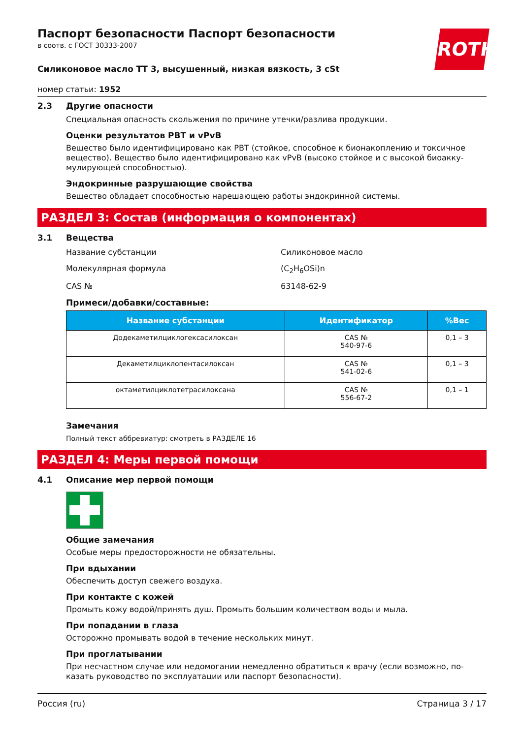ROTH
Паспорт безопасности Паспорт безопасности
в соотв. с ГОСТ 30333-2007
Силиконовое масло ТТ 3, высушенный, низкая вязкость, 3 cSt
номер статьи: 1952
2.3 Другие опасности
Специальная опасность скольжения по причине утечки/разлива продукции.
Оценки результатов PBT и vPvB
Вещество было идентифицировано как PBT (стойкое, способное к бионакоплению и токсичное вещество). Вещество было идентифицировано как vPvB (высоко стойкое и с высокой биоакку­мулирующей способностью).
Эндокринные разрушающие свойства
Вещество обладает способностью нарешающею работы эндокринной системы.
РАЗДЕЛ 3: Состав (информация о компонентах)
3.1 Вещества
Название субстанции Силиконовое масло
Молекулярная формула (C<sub>2</sub>H<sub>6</sub>OSi)n
CAS № 63148-62-9
Примеси/добавки/составные:
| Название субстанции | Идентификатор | %Вес |
| --- | --- | --- |
| Додекаметилциклогексасилоксан | CAS № 540-97-6 | 0,1 – 3 |
| Декаметилциклопентасилоксан | CAS № 541-02-6 | 0,1 – 3 |
| октаметилциклотетрасилоксана | CAS № 556-67-2 | 0,1 – 1 |
Замечания
Полный текст аббревиатур: смотреть в РАЗДЕЛЕ 16
РАЗДЕЛ 4: Меры первой помощи
4.1 Описание мер первой помощи
Общие замечания
Особые меры предосторожности не обязательны.
При вдыхании
Обеспечить доступ свежего воздуха.
При контакте с кожей
Промыть кожу водой/принять душ. Промыть большим количеством воды и мыла.
При попадании в глаза
Осторожно промывать водой в течение нескольких минут.
При проглатывании
При несчастном случае или недомогании немедленно обратиться к врачу (если возможно, по­казать руководство по эксплуатации или паспорт безопасности).
Россия (ru) Страница 3 / 17